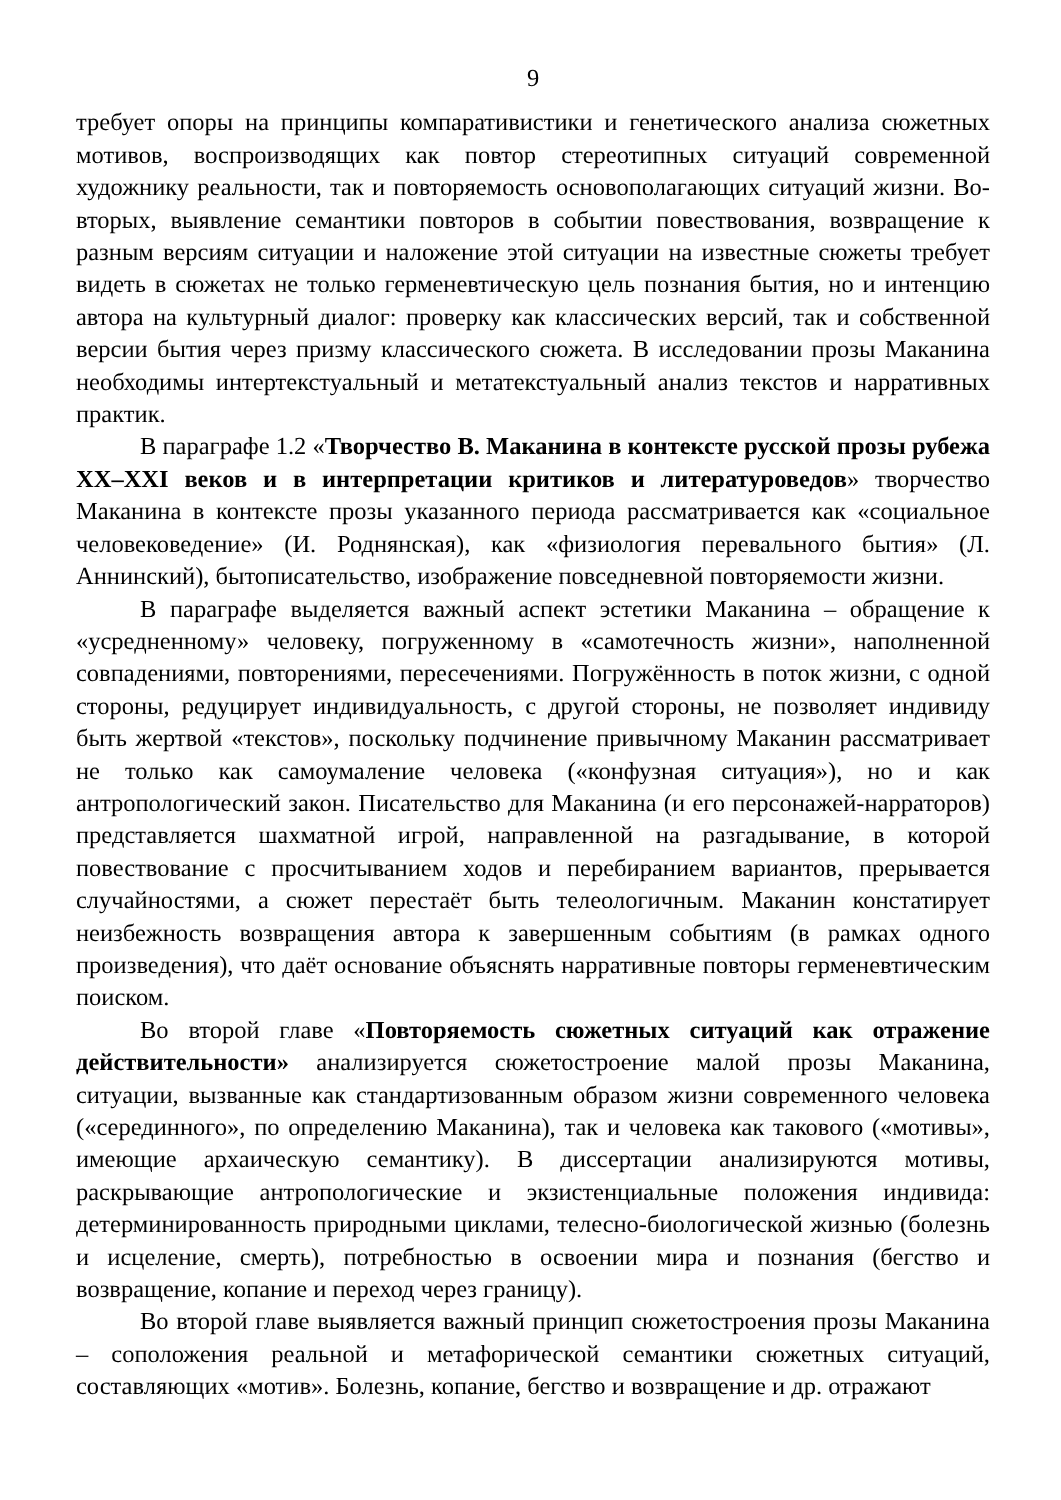9
требует опоры на принципы компаративистики и генетического анализа сюжетных мотивов, воспроизводящих как повтор стереотипных ситуаций современной художнику реальности, так и повторяемость основополагающих ситуаций жизни. Во-вторых, выявление семантики повторов в событии повествования, возвращение к разным версиям ситуации и наложение этой ситуации на известные сюжеты требует видеть в сюжетах не только герменевтическую цель познания бытия, но и интенцию автора на культурный диалог: проверку как классических версий, так и собственной версии бытия через призму классического сюжета. В исследовании прозы Маканина необходимы интертекстуальный и метатекстуальный анализ текстов и нарративных практик.
В параграфе 1.2 «Творчество В. Маканина в контексте русской прозы рубежа XX–XXI веков и в интерпретации критиков и литературоведов» творчество Маканина в контексте прозы указанного периода рассматривается как «социальное человековедение» (И. Роднянская), как «физиология перевального бытия» (Л. Аннинский), бытописательство, изображение повседневной повторяемости жизни.
В параграфе выделяется важный аспект эстетики Маканина – обращение к «усредненному» человеку, погруженному в «самотечность жизни», наполненной совпадениями, повторениями, пересечениями. Погружённость в поток жизни, с одной стороны, редуцирует индивидуальность, с другой стороны, не позволяет индивиду быть жертвой «текстов», поскольку подчинение привычному Маканин рассматривает не только как самоумаление человека («конфузная ситуация»), но и как антропологический закон. Писательство для Маканина (и его персонажей-нарраторов) представляется шахматной игрой, направленной на разгадывание, в которой повествование с просчитыванием ходов и перебиранием вариантов, прерывается случайностями, а сюжет перестаёт быть телеологичным. Маканин констатирует неизбежность возвращения автора к завершенным событиям (в рамках одного произведения), что даёт основание объяснять нарративные повторы герменевтическим поиском.
Во второй главе «Повторяемость сюжетных ситуаций как отражение действительности» анализируется сюжетостроение малой прозы Маканина, ситуации, вызванные как стандартизованным образом жизни современного человека («серединного», по определению Маканина), так и человека как такового («мотивы», имеющие архаическую семантику). В диссертации анализируются мотивы, раскрывающие антропологические и экзистенциальные положения индивида: детерминированность природными циклами, телесно-биологической жизнью (болезнь и исцеление, смерть), потребностью в освоении мира и познания (бегство и возвращение, копание и переход через границу).
Во второй главе выявляется важный принцип сюжетостроения прозы Маканина – соположения реальной и метафорической семантики сюжетных ситуаций, составляющих «мотив». Болезнь, копание, бегство и возвращение и др. отражают